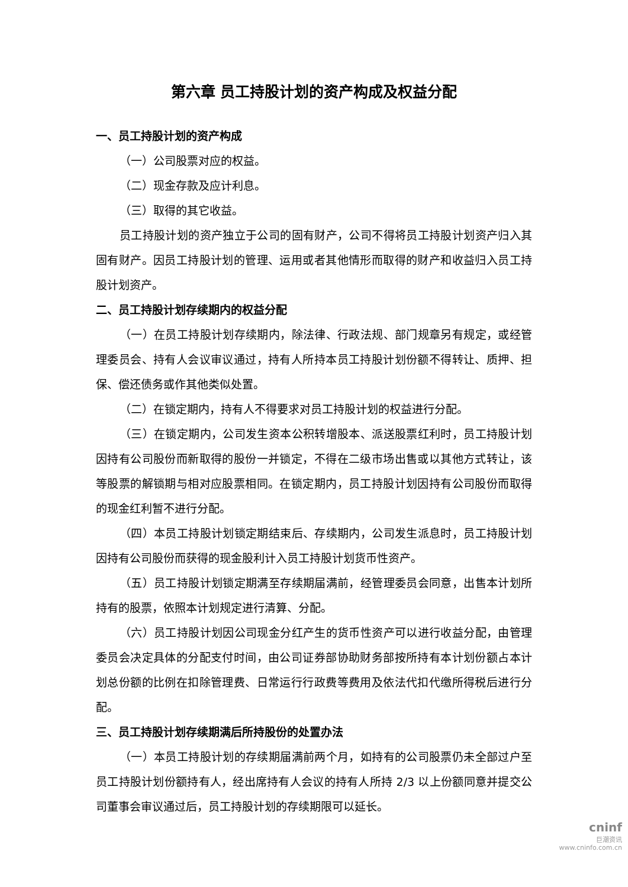第六章 员工持股计划的资产构成及权益分配
一、员工持股计划的资产构成
（一）公司股票对应的权益。
（二）现金存款及应计利息。
（三）取得的其它收益。
员工持股计划的资产独立于公司的固有财产，公司不得将员工持股计划资产归入其固有财产。因员工持股计划的管理、运用或者其他情形而取得的财产和收益归入员工持股计划资产。
二、员工持股计划存续期内的权益分配
（一）在员工持股计划存续期内，除法律、行政法规、部门规章另有规定，或经管理委员会、持有人会议审议通过，持有人所持本员工持股计划份额不得转让、质押、担保、偿还债务或作其他类似处置。
（二）在锁定期内，持有人不得要求对员工持股计划的权益进行分配。
（三）在锁定期内，公司发生资本公积转增股本、派送股票红利时，员工持股计划因持有公司股份而新取得的股份一并锁定，不得在二级市场出售或以其他方式转让，该等股票的解锁期与相对应股票相同。在锁定期内，员工持股计划因持有公司股份而取得的现金红利暂不进行分配。
（四）本员工持股计划锁定期结束后、存续期内，公司发生派息时，员工持股计划因持有公司股份而获得的现金股利计入员工持股计划货币性资产。
（五）员工持股计划锁定期满至存续期届满前，经管理委员会同意，出售本计划所持有的股票，依照本计划规定进行清算、分配。
（六）员工持股计划因公司现金分红产生的货币性资产可以进行收益分配，由管理委员会决定具体的分配支付时间，由公司证券部协助财务部按所持有本计划份额占本计划总份额的比例在扣除管理费、日常运行行政费等费用及依法代扣代缴所得税后进行分配。
三、员工持股计划存续期满后所持股份的处置办法
（一）本员工持股计划的存续期届满前两个月，如持有的公司股票仍未全部过户至员工持股计划份额持有人，经出席持有人会议的持有人所持 2/3 以上份额同意并提交公司董事会审议通过后，员工持股计划的存续期限可以延长。
cninf
巨潮资讯
www.cninfo.com.cn